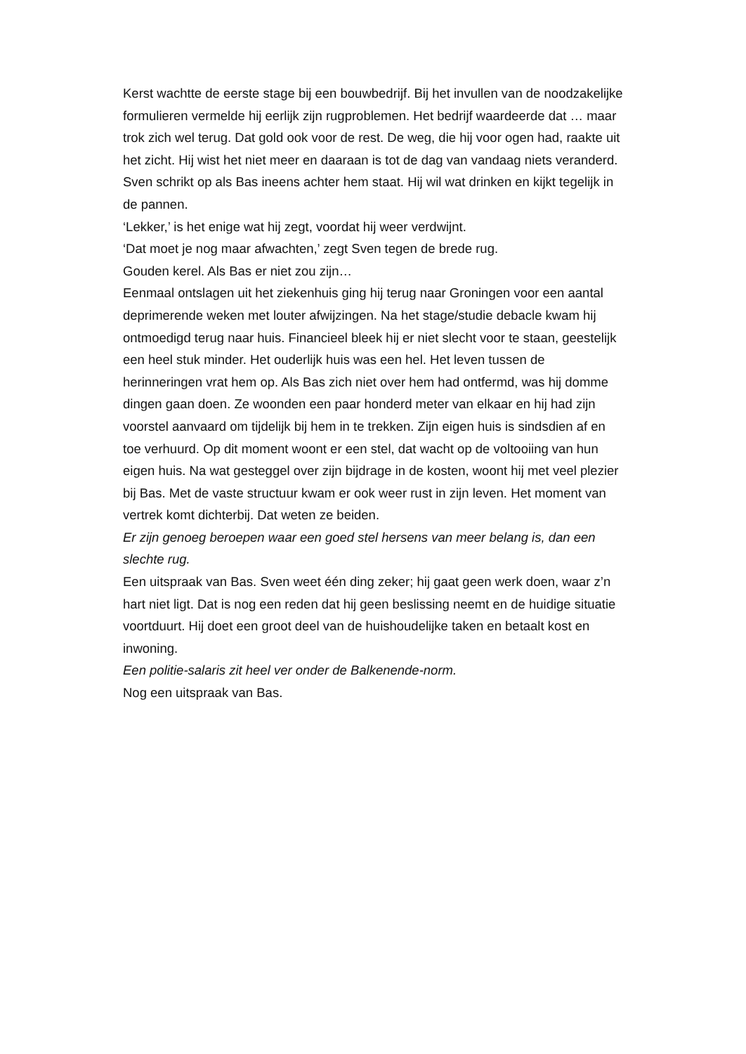Kerst wachtte de eerste stage bij een bouwbedrijf. Bij het invullen van de noodzakelijke formulieren vermelde hij eerlijk zijn rugproblemen. Het bedrijf waardeerde dat … maar trok zich wel terug. Dat gold ook voor de rest. De weg, die hij voor ogen had, raakte uit het zicht. Hij wist het niet meer en daaraan is tot de dag van vandaag niets veranderd.
Sven schrikt op als Bas ineens achter hem staat. Hij wil wat drinken en kijkt tegelijk in de pannen.
‘Lekker,’ is het enige wat hij zegt, voordat hij weer verdwijnt.
‘Dat moet je nog maar afwachten,’ zegt Sven tegen de brede rug.
Gouden kerel. Als Bas er niet zou zijn…
Eenmaal ontslagen uit het ziekenhuis ging hij terug naar Groningen voor een aantal deprimerende weken met louter afwijzingen. Na het stage/studie debacle kwam hij ontmoedigd terug naar huis. Financieel bleek hij er niet slecht voor te staan, geestelijk een heel stuk minder. Het ouderlijk huis was een hel. Het leven tussen de herinneringen vrat hem op. Als Bas zich niet over hem had ontfermd, was hij domme dingen gaan doen. Ze woonden een paar honderd meter van elkaar en hij had zijn voorstel aanvaard om tijdelijk bij hem in te trekken. Zijn eigen huis is sindsdien af en toe verhuurd. Op dit moment woont er een stel, dat wacht op de voltooiing van hun eigen huis. Na wat gesteggel over zijn bijdrage in de kosten, woont hij met veel plezier bij Bas. Met de vaste structuur kwam er ook weer rust in zijn leven. Het moment van vertrek komt dichterbij. Dat weten ze beiden.
Er zijn genoeg beroepen waar een goed stel hersens van meer belang is, dan een slechte rug.
Een uitspraak van Bas. Sven weet één ding zeker; hij gaat geen werk doen, waar z’n hart niet ligt. Dat is nog een reden dat hij geen beslissing neemt en de huidige situatie voortduurt. Hij doet een groot deel van de huishoudelijke taken en betaalt kost en inwoning.
Een politie-salaris zit heel ver onder de Balkenende-norm.
Nog een uitspraak van Bas.